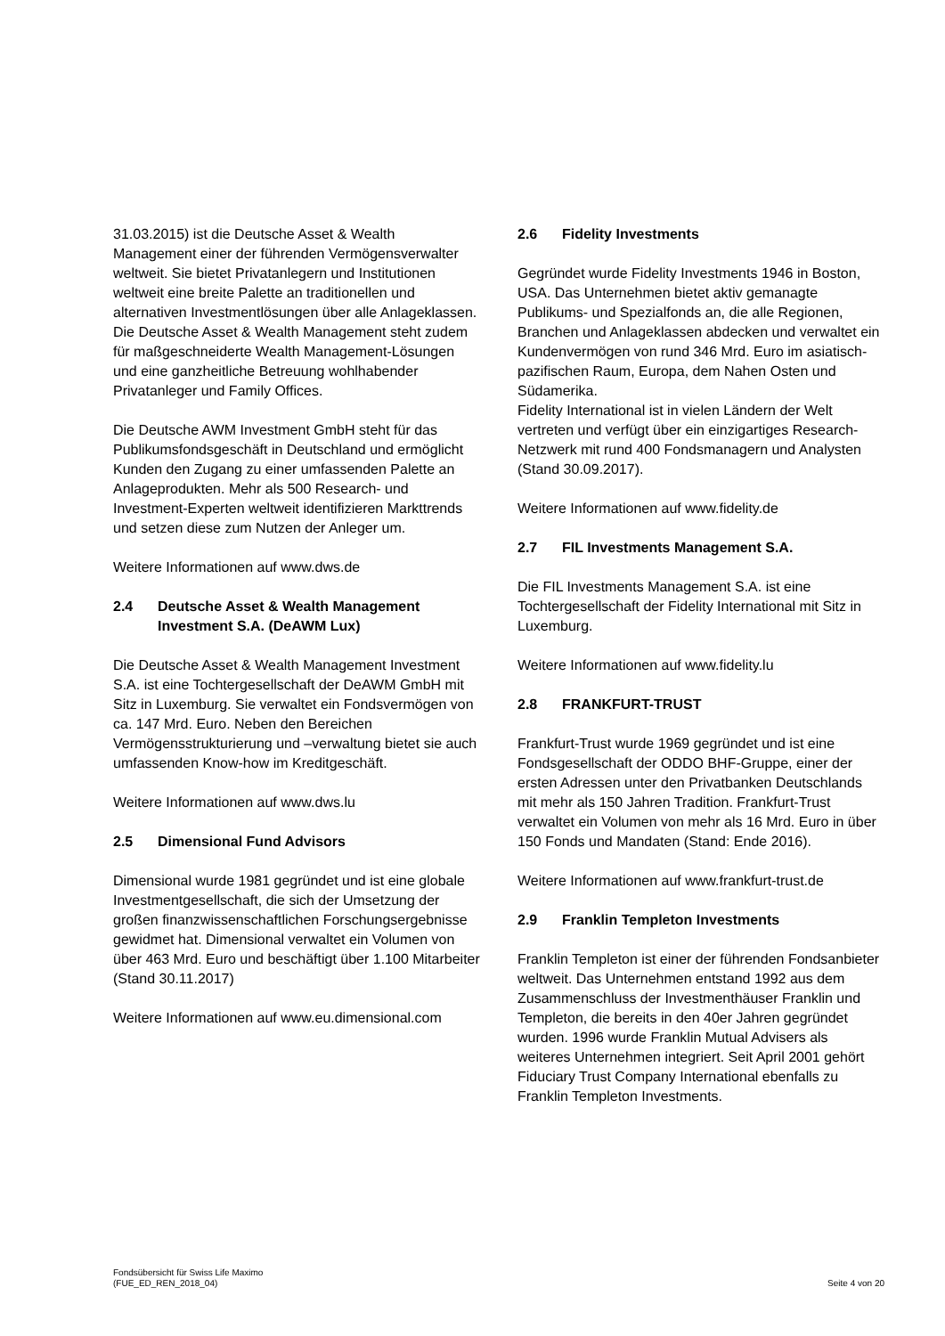31.03.2015) ist die Deutsche Asset & Wealth Management einer der führenden Vermögensverwalter weltweit. Sie bietet Privatanlegern und Institutionen weltweit eine breite Palette an traditionellen und alternativen Investmentlösungen über alle Anlageklassen. Die Deutsche Asset & Wealth Management steht zudem für maßgeschneiderte Wealth Management-Lösungen und eine ganzheitliche Betreuung wohlhabender Privatanleger und Family Offices.
Die Deutsche AWM Investment GmbH steht für das Publikumsfondsgeschäft in Deutschland und ermöglicht Kunden den Zugang zu einer umfassenden Palette an Anlageprodukten. Mehr als 500 Research- und Investment-Experten weltweit identifizieren Markttrends und setzen diese zum Nutzen der Anleger um.
Weitere Informationen auf www.dws.de
2.4 Deutsche Asset & Wealth Management Investment S.A. (DeAWM Lux)
Die Deutsche Asset & Wealth Management Investment S.A. ist eine Tochtergesellschaft der DeAWM GmbH mit Sitz in Luxemburg. Sie verwaltet ein Fondsvermögen von ca. 147 Mrd. Euro. Neben den Bereichen Vermögensstrukturierung und –verwaltung bietet sie auch umfassenden Know-how im Kreditgeschäft.
Weitere Informationen auf www.dws.lu
2.5 Dimensional Fund Advisors
Dimensional wurde 1981 gegründet und ist eine globale Investmentgesellschaft, die sich der Umsetzung der großen finanzwissenschaftlichen Forschungsergebnisse gewidmet hat. Dimensional verwaltet ein Volumen von über 463 Mrd. Euro und beschäftigt über 1.100 Mitarbeiter (Stand 30.11.2017)
Weitere Informationen auf www.eu.dimensional.com
2.6 Fidelity Investments
Gegründet wurde Fidelity Investments 1946 in Boston, USA. Das Unternehmen bietet aktiv gemanagte Publikums- und Spezialfonds an, die alle Regionen, Branchen und Anlageklassen abdecken und verwaltet ein Kundenvermögen von rund 346 Mrd. Euro im asiatisch-pazifischen Raum, Europa, dem Nahen Osten und Südamerika.
Fidelity International ist in vielen Ländern der Welt vertreten und verfügt über ein einzigartiges Research-Netzwerk mit rund 400 Fondsmanagern und Analysten (Stand 30.09.2017).
Weitere Informationen auf www.fidelity.de
2.7 FIL Investments Management S.A.
Die FIL Investments Management S.A. ist eine Tochtergesellschaft der Fidelity International mit Sitz in Luxemburg.
Weitere Informationen auf www.fidelity.lu
2.8 FRANKFURT-TRUST
Frankfurt-Trust wurde 1969 gegründet und ist eine Fondsgesellschaft der ODDO BHF-Gruppe, einer der ersten Adressen unter den Privatbanken Deutschlands mit mehr als 150 Jahren Tradition. Frankfurt-Trust verwaltet ein Volumen von mehr als 16 Mrd. Euro in über 150 Fonds und Mandaten (Stand: Ende 2016).
Weitere Informationen auf www.frankfurt-trust.de
2.9 Franklin Templeton Investments
Franklin Templeton ist einer der führenden Fondsanbieter weltweit. Das Unternehmen entstand 1992 aus dem Zusammenschluss der Investmenthäuser Franklin und Templeton, die bereits in den 40er Jahren gegründet wurden. 1996 wurde Franklin Mutual Advisers als weiteres Unternehmen integriert. Seit April 2001 gehört Fiduciary Trust Company International ebenfalls zu Franklin Templeton Investments.
Fondsübersicht für Swiss Life Maximo
(FUE_ED_REN_2018_04)
Seite 4 von 20